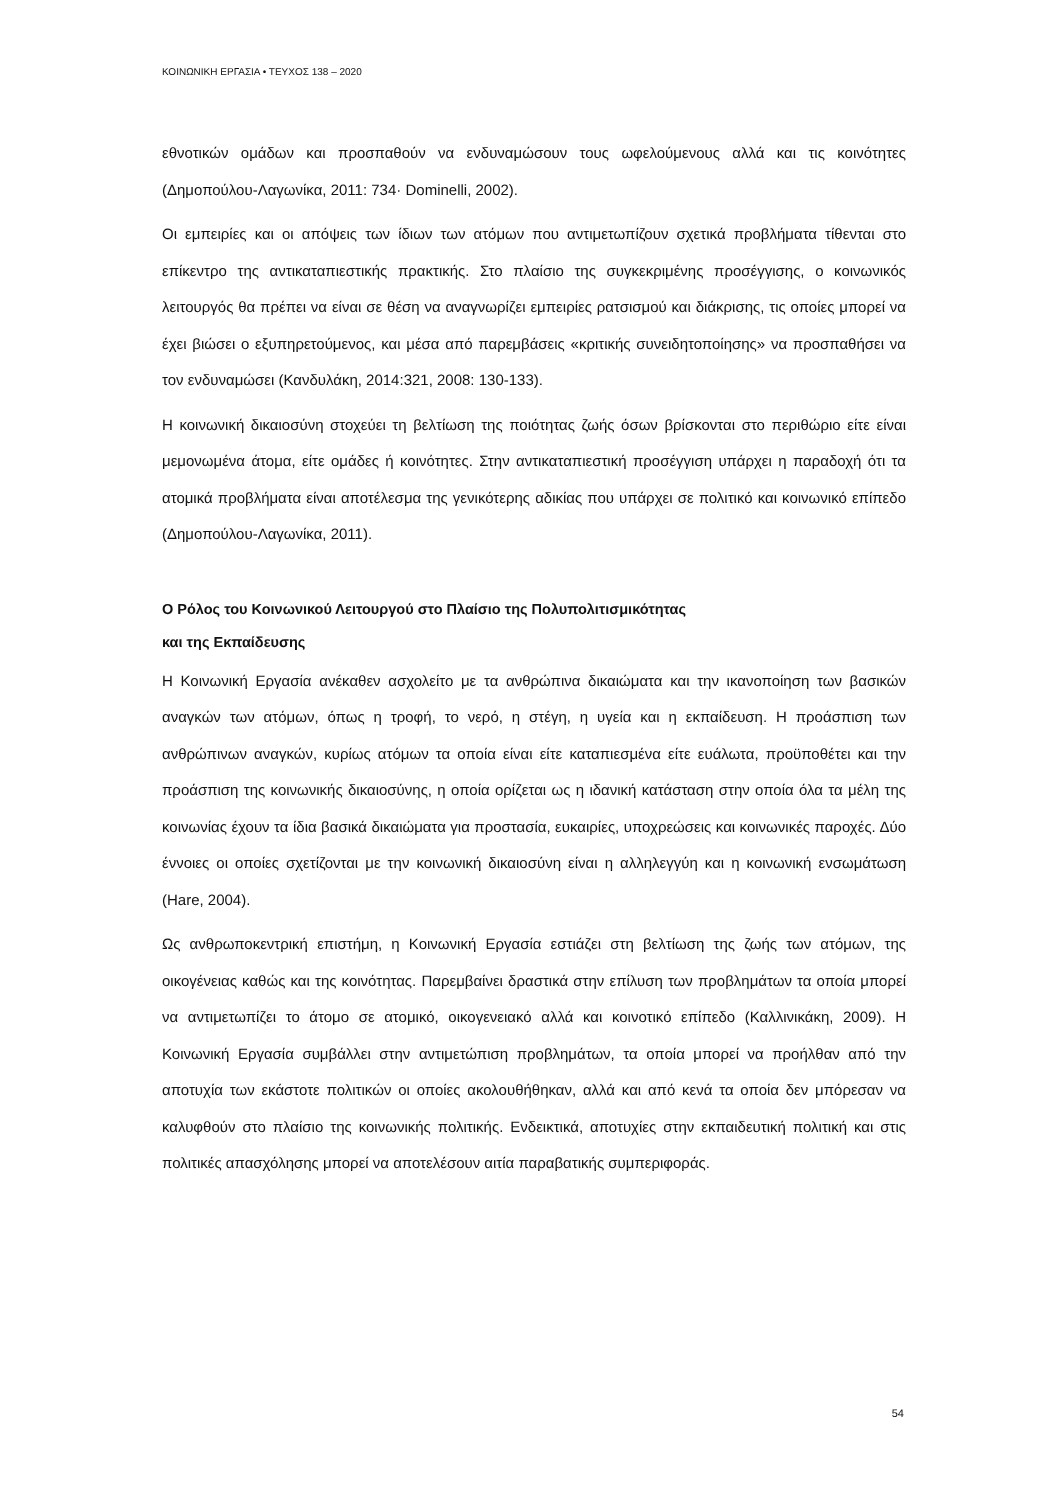ΚΟΙΝΩΝΙΚΗ ΕΡΓΑΣΙΑ • ΤΕΥΧΟΣ 138 – 2020
εθνοτικών ομάδων και προσπαθούν να ενδυναμώσουν τους ωφελούμενους αλλά και τις κοινότητες (Δημοπούλου-Λαγωνίκα, 2011: 734· Dominelli, 2002).
Οι εμπειρίες και οι απόψεις των ίδιων των ατόμων που αντιμετωπίζουν σχετικά προβλήματα τίθενται στο επίκεντρο της αντικαταπιεστικής πρακτικής. Στο πλαίσιο της συγκεκριμένης προσέγγισης, ο κοινωνικός λειτουργός θα πρέπει να είναι σε θέση να αναγνωρίζει εμπειρίες ρατσισμού και διάκρισης, τις οποίες μπορεί να έχει βιώσει ο εξυπηρετούμενος, και μέσα από παρεμβάσεις «κριτικής συνειδητοποίησης» να προσπαθήσει να τον ενδυναμώσει (Κανδυλάκη, 2014:321, 2008: 130-133).
Η κοινωνική δικαιοσύνη στοχεύει τη βελτίωση της ποιότητας ζωής όσων βρίσκονται στο περιθώριο είτε είναι μεμονωμένα άτομα, είτε ομάδες ή κοινότητες. Στην αντικαταπιεστική προσέγγιση υπάρχει η παραδοχή ότι τα ατομικά προβλήματα είναι αποτέλεσμα της γενικότερης αδικίας που υπάρχει σε πολιτικό και κοινωνικό επίπεδο (Δημοπούλου-Λαγωνίκα, 2011).
Ο Ρόλος του Κοινωνικού Λειτουργού στο Πλαίσιο της Πολυπολιτισμικότητας
και της Εκπαίδευσης
Η Κοινωνική Εργασία ανέκαθεν ασχολείτο με τα ανθρώπινα δικαιώματα και την ικανοποίηση των βασικών αναγκών των ατόμων, όπως η τροφή, το νερό, η στέγη, η υγεία και η εκπαίδευση. Η προάσπιση των ανθρώπινων αναγκών, κυρίως ατόμων τα οποία είναι είτε καταπιεσμένα είτε ευάλωτα, προϋποθέτει και την προάσπιση της κοινωνικής δικαιοσύνης, η οποία ορίζεται ως η ιδανική κατάσταση στην οποία όλα τα μέλη της κοινωνίας έχουν τα ίδια βασικά δικαιώματα για προστασία, ευκαιρίες, υποχρεώσεις και κοινωνικές παροχές. Δύο έννοιες οι οποίες σχετίζονται με την κοινωνική δικαιοσύνη είναι η αλληλεγγύη και η κοινωνική ενσωμάτωση (Hare, 2004).
Ως ανθρωποκεντρική επιστήμη, η Κοινωνική Εργασία εστιάζει στη βελτίωση της ζωής των ατόμων, της οικογένειας καθώς και της κοινότητας. Παρεμβαίνει δραστικά στην επίλυση των προβλημάτων τα οποία μπορεί να αντιμετωπίζει το άτομο σε ατομικό, οικογενειακό αλλά και κοινοτικό επίπεδο (Καλλινικάκη, 2009). Η Κοινωνική Εργασία συμβάλλει στην αντιμετώπιση προβλημάτων, τα οποία μπορεί να προήλθαν από την αποτυχία των εκάστοτε πολιτικών οι οποίες ακολουθήθηκαν, αλλά και από κενά τα οποία δεν μπόρεσαν να καλυφθούν στο πλαίσιο της κοινωνικής πολιτικής. Ενδεικτικά, αποτυχίες στην εκπαιδευτική πολιτική και στις πολιτικές απασχόλησης μπορεί να αποτελέσουν αιτία παραβατικής συμπεριφοράς.
54